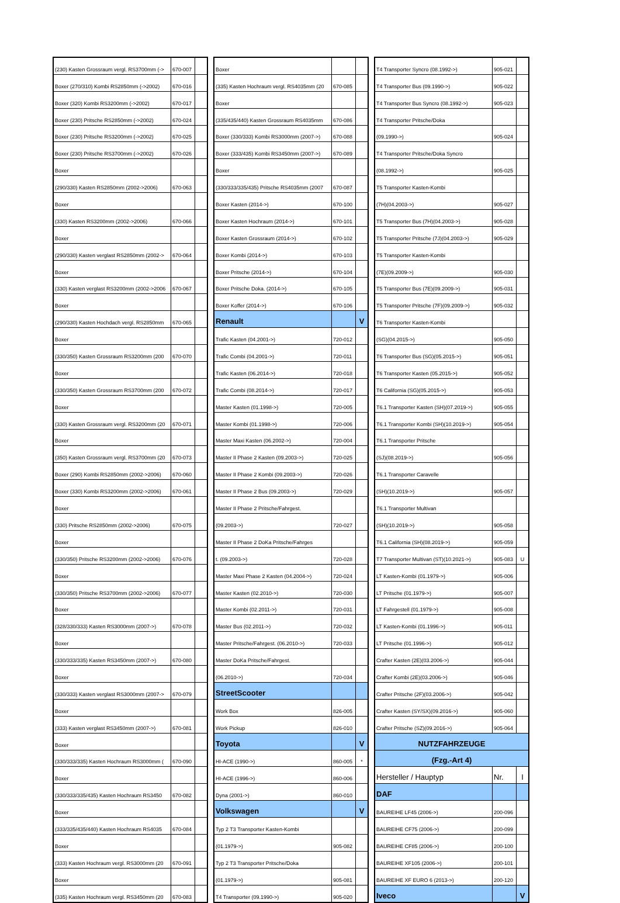| (230) Kasten Grossraum vergl. RS3700mm (-> | 670-007 | |
| Boxer (270/310) Kombi RS2850mm (->2002) | 670-016 | |
| Boxer (320) Kombi RS3200mm (->2002) | 670-017 | |
| Boxer (230) Pritsche RS2850mm (->2002) | 670-024 | |
| Boxer (230) Pritsche RS3200mm (->2002) | 670-025 | |
| Boxer (230) Pritsche RS3700mm (->2002) | 670-026 | |
| Boxer | | |
| (290/330) Kasten RS2850mm (2002->2006) | 670-063 | |
| Boxer | | |
| (330) Kasten RS3200mm (2002->2006) | 670-066 | |
| Boxer | | |
| (290/330) Kasten verglast RS2850mm (2002-> | 670-064 | |
| Boxer | | |
| (330) Kasten verglast RS3200mm (2002->2006 | 670-067 | |
| Boxer | | |
| (290/330) Kasten Hochdach vergl. RS2850mm | 670-065 | |
| Boxer | | |
| (330/350) Kasten Grossraum RS3200mm (200 | 670-070 | |
| Boxer | | |
| (330/350) Kasten Grossraum RS3700mm (200 | 670-072 | |
| Boxer | | |
| (330) Kasten Grossraum vergl. RS3200mm (20 | 670-071 | |
| Boxer | | |
| (350) Kasten Grossraum vergl. RS3700mm (20 | 670-073 | |
| Boxer (290) Kombi RS2850mm (2002->2006) | 670-060 | |
| Boxer (330) Kombi RS3200mm (2002->2006) | 670-061 | |
| Boxer | | |
| (330) Pritsche RS2850mm (2002->2006) | 670-075 | |
| Boxer | | |
| (330/350) Pritsche RS3200mm (2002->2006) | 670-076 | |
| Boxer | | |
| (330/350) Pritsche RS3700mm (2002->2006) | 670-077 | |
| Boxer | | |
| (328/330/333) Kasten RS3000mm (2007->) | 670-078 | |
| Boxer | | |
| (330/333/335) Kasten RS3450mm (2007->) | 670-080 | |
| Boxer | | |
| (330/333) Kasten verglast RS3000mm (2007-> | 670-079 | |
| Boxer | | |
| (333) Kasten verglast RS3450mm (2007->) | 670-081 | |
| Boxer | | |
| (330/333/335) Kasten Hochraum RS3000mm ( | 670-090 | |
| Boxer | | |
| (330/333/335/435) Kasten Hochraum RS3450 | 670-082 | |
| Boxer | | |
| (333/335/435/440) Kasten Hochraum RS4035 | 670-084 | |
| Boxer | | |
| (333) Kasten Hochraum vergl. RS3000mm (20 | 670-091 | |
| Boxer | | |
| (335) Kasten Hochraum vergl. RS3450mm (20 | 670-083 | |
| Boxer | | |
| (335) Kasten Hochraum vergl. RS4035mm (20 | 670-085 | |
| Boxer | | |
| (335/435/440) Kasten Grossraum RS4035mm | 670-086 | |
| Boxer (330/333) Kombi RS3000mm (2007->) | 670-088 | |
| Boxer (333/435) Kombi RS3450mm (2007->) | 670-089 | |
| Boxer | | |
| (330/333/335/435) Pritsche RS4035mm (2007 | 670-087 | |
| Boxer Kasten (2014->) | 670-100 | |
| Boxer Kasten Hochraum (2014->) | 670-101 | |
| Boxer Kasten Grossraum (2014->) | 670-102 | |
| Boxer Kombi (2014->) | 670-103 | |
| Boxer Pritsche (2014->) | 670-104 | |
| Boxer Pritsche Doka. (2014->) | 670-105 | |
| Boxer Koffer (2014->) | 670-106 | |
| Renault | | V |
| Trafic Kasten (04.2001->) | 720-012 | |
| Trafic Combi (04.2001->) | 720-011 | |
| Trafic Kasten (06.2014->) | 720-018 | |
| Trafic Combi (08.2014->) | 720-017 | |
| Master Kasten (01.1998->) | 720-005 | |
| Master Kombi (01.1998->) | 720-006 | |
| Master Maxi Kasten (06.2002->) | 720-004 | |
| Master II Phase 2 Kasten (09.2003->) | 720-025 | |
| Master II Phase 2 Kombi (09.2003->) | 720-026 | |
| Master II Phase 2 Bus (09.2003->) | 720-029 | |
| Master II Phase 2 Pritsche/Fahrgest. | | |
| (09.2003->) | 720-027 | |
| Master II Phase 2 DoKa Pritsche/Fahrges | | |
| t. (09.2003->) | 720-028 | |
| Master Maxi Phase 2 Kasten (04.2004->) | 720-024 | |
| Master Kasten (02.2010->) | 720-030 | |
| Master Kombi (02.2011->) | 720-031 | |
| Master Bus (02.2011->) | 720-032 | |
| Master Pritsche/Fahrgest. (06.2010->) | 720-033 | |
| Master DoKa Pritsche/Fahrgest. | | |
| (06.2010->) | 720-034 | |
| StreetScooter | | |
| Work Box | 826-005 | |
| Work Pickup | 826-010 | |
| Toyota | | V |
| HI-ACE (1990->) | 860-005 | * |
| HI-ACE (1996->) | 860-006 | |
| Dyna (2001->) | 860-010 | |
| Volkswagen | | V |
| Typ 2 T3 Transporter Kasten-Kombi | | |
| (01.1979->) | 905-082 | |
| Typ 2 T3 Transporter Pritsche/Doka | | |
| (01.1979->) | 905-081 | |
| T4 Transporter (09.1990->) | 905-020 | |
| T4 Transporter Syncro (08.1992->) | 905-021 | |
| T4 Transporter Bus (09.1990->) | 905-022 | |
| T4 Transporter Bus Syncro (08.1992->) | 905-023 | |
| T4 Transporter Pritsche/Doka | | |
| (09.1990->) | 905-024 | |
| T4 Transporter Pritsche/Doka Syncro | | |
| (08.1992->) | 905-025 | |
| T5 Transporter Kasten-Kombi | | |
| (7H)(04.2003->) | 905-027 | |
| T5 Transporter Bus (7H)(04.2003->) | 905-028 | |
| T5 Transporter Pritsche (7J)(04.2003->) | 905-029 | |
| T5 Transporter Kasten-Kombi | | |
| (7E)(09.2009->) | 905-030 | |
| T5 Transporter Bus (7E)(09.2009->) | 905-031 | |
| T5 Transporter Pritsche (7F)(09.2009->) | 905-032 | |
| T6 Transporter Kasten-Kombi | | |
| (SG)(04.2015->) | 905-050 | |
| T6 Transporter Bus (SG)(05.2015->) | 905-051 | |
| T6 Transporter Kasten (05.2015->) | 905-052 | |
| T6 California (SG)(05.2015->) | 905-053 | |
| T6.1 Transporter Kasten (SH)(07.2019->) | 905-055 | |
| T6.1 Transporter Kombi (SH)(10.2019->) | 905-054 | |
| T6.1 Transporter Pritsche | | |
| (SJ)(08.2019->) | 905-056 | |
| T6.1 Transporter Caravelle | | |
| (SH)(10.2019->) | 905-057 | |
| T6.1 Transporter Multivan | | |
| (SH)(10.2019->) | 905-058 | |
| T6.1 California (SH)(08.2019->) | 905-059 | |
| T7 Transporter Multivan (ST)(10.2021->) | 905-083 | U |
| LT Kasten-Kombi (01.1979->) | 905-006 | |
| LT Pritsche (01.1979->) | 905-007 | |
| LT Fahrgestell (01.1979->) | 905-008 | |
| LT Kasten-Kombi (01.1996->) | 905-011 | |
| LT Pritsche (01.1996->) | 905-012 | |
| Crafter Kasten (2E)(03.2006->) | 905-044 | |
| Crafter Kombi (2E)(03.2006->) | 905-046 | |
| Crafter Pritsche (2F)(03.2006->) | 905-042 | |
| Crafter Kasten (SY/SX)(09.2016->) | 905-060 | |
| Crafter Pritsche (SZ)(09.2016->) | 905-064 | |
| NUTZFAHRZEUGE | | |
| (Fzg.-Art 4) | | |
| Hersteller / Hauptyp | Nr. | I |
| DAF | | |
| BAUREIHE LF45 (2006->) | 200-096 | |
| BAUREIHE CF75 (2006->) | 200-099 | |
| BAUREIHE CF85 (2006->) | 200-100 | |
| BAUREIHE XF105 (2006->) | 200-101 | |
| BAUREIHE XF EURO 6 (2013->) | 200-120 | |
| Iveco | | V |